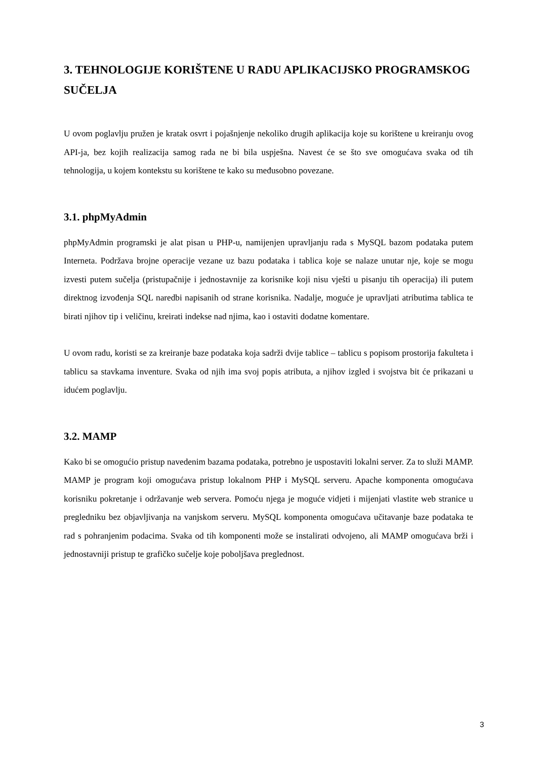3. TEHNOLOGIJE KORIŠTENE U RADU APLIKACIJSKO PROGRAMSKOG SUČELJA
U ovom poglavlju pružen je kratak osvrt i pojašnjenje nekoliko drugih aplikacija koje su korištene u kreiranju ovog API-ja, bez kojih realizacija samog rada ne bi bila uspješna. Navest će se što sve omogućava svaka od tih tehnologija, u kojem kontekstu su korištene te kako su međusobno povezane.
3.1. phpMyAdmin
phpMyAdmin programski je alat pisan u PHP-u, namijenjen upravljanju rada s MySQL bazom podataka putem Interneta. Podržava brojne operacije vezane uz bazu podataka i tablica koje se nalaze unutar nje, koje se mogu izvesti putem sučelja (pristupačnije i jednostavnije za korisnike koji nisu vješti u pisanju tih operacija) ili putem direktnog izvođenja SQL naredbi napisanih od strane korisnika. Nadalje, moguće je upravljati atributima tablica te birati njihov tip i veličinu, kreirati indekse nad njima, kao i ostaviti dodatne komentare.
U ovom radu, koristi se za kreiranje baze podataka koja sadrži dvije tablice – tablicu s popisom prostorija fakulteta i tablicu sa stavkama inventure. Svaka od njih ima svoj popis atributa, a njihov izgled i svojstva bit će prikazani u idućem poglavlju.
3.2. MAMP
Kako bi se omogućio pristup navedenim bazama podataka, potrebno je uspostaviti lokalni server. Za to služi MAMP. MAMP je program koji omogućava pristup lokalnom PHP i MySQL serveru. Apache komponenta omogućava korisniku pokretanje i održavanje web servera. Pomoću njega je moguće vidjeti i mijenjati vlastite web stranice u pregledniku bez objavljivanja na vanjskom serveru. MySQL komponenta omogućava učitavanje baze podataka te rad s pohranjenim podacima. Svaka od tih komponenti može se instalirati odvojeno, ali MAMP omogućava brži i jednostavniji pristup te grafičko sučelje koje poboljšava preglednost.
3